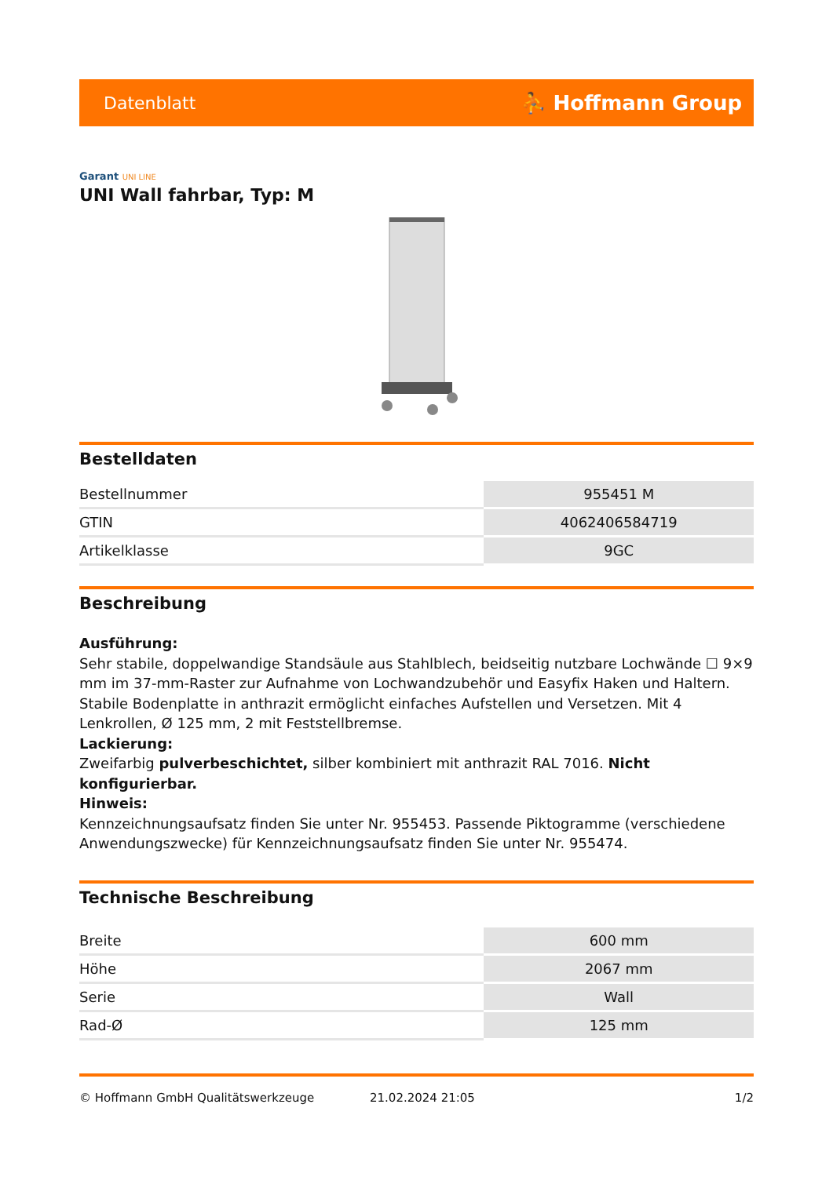Datenblatt
⛹ Hoffmann Group
Garant UNI LINE
UNI Wall fahrbar, Typ: M
Bestelldaten
| Bestellnummer | 955451 M |
| GTIN | 4062406584719 |
| Artikelklasse | 9GC |
Beschreibung
Ausführung:
Sehr stabile, doppelwandige Standsäule aus Stahlblech, beidseitig nutzbare Lochwände ☐ 9×9 mm im 37-mm-Raster zur Aufnahme von Lochwandzubehör und Easyfix Haken und Haltern. Stabile Bodenplatte in anthrazit ermöglicht einfaches Aufstellen und Versetzen. Mit 4 Lenkrollen, Ø 125 mm, 2 mit Feststellbremse.
Lackierung:
Zweifarbig pulverbeschichtet, silber kombiniert mit anthrazit RAL 7016. Nicht konfigurierbar.
Hinweis:
Kennzeichnungsaufsatz finden Sie unter Nr. 955453. Passende Piktogramme (verschiedene Anwendungszwecke) für Kennzeichnungsaufsatz finden Sie unter Nr. 955474.
Technische Beschreibung
| Breite | 600 mm |
| Höhe | 2067 mm |
| Serie | Wall |
| Rad-Ø | 125 mm |
© Hoffmann GmbH Qualitätswerkzeuge 21.02.2024 21:05 1/2